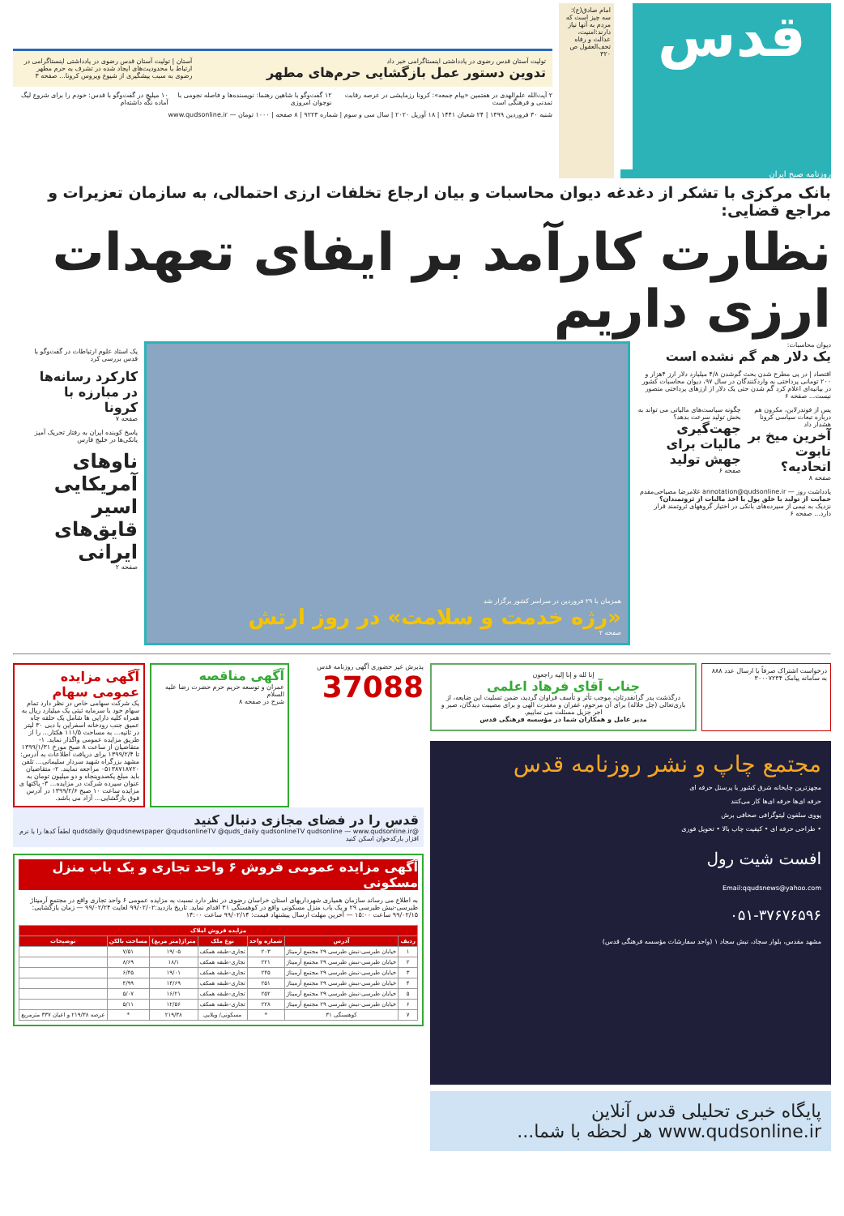قدس
روزنامه صبح ایران
امام صادق(ع): سه چیز است که مردم به آنها نیاز دارند:امنیت، عدالت و رفاه تحف‌العقول ص ۳۲۰
تولیت آستان قدس رضوی در یادداشتی اینستاگرامی خبر داد
تدوین دستور عمل بازگشایی حرم‌های مطهر
آستان | تولیت آستان قدس رضوی در یادداشتی اینستاگرامی در ارتباط با محدودیت‌های ایجاد شده در تشرف به حرم مطهر رضوی به سبب پیشگیری از شیوع ویروس کرونا... صفحه ۳
۲ آیت‌الله علم‌الهدی در هفتمین «پیام جمعه»: کرونا رزمایشی در عرصه رقابت تمدنی و فرهنگی است
۱۲ گفت‌وگو با شاهین رهنما: نویسنده‌ها و فاصله نجومی با نوجوان امروزی
۱۰ میلیچ در گفت‌وگو با قدس: خودم را برای شروع لیگ آماده نگه داشته‌ام
شنبه ۳۰ فروردین ۱۳۹۹ | ۲۴ شعبان ۱۴۴۱ | ۱۸ آوریل ۲۰۲۰ | سال سی و سوم | شماره ۹۲۲۳ | ۸ صفحه | ۱۰۰۰ تومان — www.qudsonline.ir
بانک مرکزی با تشکر از دغدغه دیوان محاسبات و بیان ارجاع تخلفات ارزی احتمالی، به سازمان تعزیرات و مراجع قضایی:
نظارت کارآمد بر ایفای تعهدات ارزی داریم
دیوان محاسبات:
یک دلار هم گم نشده است
اقتصاد | در پی مطرح شدن بحث گم‌شدن ۴/۸ میلیارد دلار ارز ۴هزار و ۲۰۰ تومانی پرداختی به واردکنندگان در سال ۹۷، دیوان محاسبات کشور در بیانیه‌ای اعلام کرد گم شدن حتی یک دلار از ارزهای پرداختی متصور نیست... صفحه ۶
پس از فوندرلاین، مکرون هم درباره تبعات سیاسی کرونا هشدار داد
آخرین میخ بر تابوت اتحادیه؟
صفحه ۸
چگونه سیاست‌های مالیاتی می تواند به بخش تولید سرعت بدهد؟
جهت‌گیری مالیات برای جهش تولید
صفحه ۶
یادداشت روز — annotation@qudsonline.ir غلامرضا مصباحی‌مقدم
حمایت از تولید با خلق پول یا اخذ مالیات از ثروتمندان؟
نزدیک به نیمی از سپرده‌های بانکی در اختیار گروههای ثروتمند قرار دارد... صفحه ۶
همزمان با ۲۹ فروردین در سراسر کشور برگزار شد
«رژه خدمت و سلامت» در روز ارتش
صفحه ۲
یک استاد علوم ارتباطات در گفت‌وگو با قدس بررسی کرد
کارکرد رسانه‌ها در مبارزه با کرونا
صفحه ۷
پاسخ کوبنده ایران به رفتار تحریک آمیز یانکی‌ها در خلیج فارس
ناوهای آمریکایی اسیر قایق‌های ایرانی
صفحه ۲
درخواست اشتراک صرفاً با ارسال عدد ۸۸۸ به سامانه پیامک ۳۰۰۰۷۲۳۴
إنا لله و إنا إلیه راجعون
جناب آقای فرهاد اعلمی
درگذشت پدر گرانقدرتان، موجب تأثر و تأسف فراوان گردید، ضمن تسلیت این ضایعه، از باری‌تعالی (جل جلاله) برای آن مرحوم، غفران و مغفرت الهی و برای مصیبت دیدگان، صبر و اجر جزیل مسئلت می نماییم.
مدیر عامل و همکاران شما در مؤسسه فرهنگی قدس
مجتمع چاپ و نشر روزنامه قدس
مجهزترین چاپخانه شرق کشور با پرسنل حرفه ای
حرفه ای‌ها حرفه ای‌ها کار می‌کنند
یووی سلفون لیتوگرافی صحافی برش
• طراحی حرفه ای • کیفیت چاپ بالا • تحویل فوری
افست شیت رول
Email:qqudsnews@yahoo.com
۰۵۱-۳۷۶۷۶۵۹۶
مشهد مقدس، بلوار سجاد، نبش سجاد ۱ (واحد سفارشات مؤسسه فرهنگی قدس)
پایگاه خبری تحلیلی قدس آنلاین www.qudsonline.ir هر لحظه با شما...
پذیرش غیر حضوری آگهی روزنامه قدس
37088
آگهی مناقصه
عمران و توسعه حریم حرم حضرت رضا علیه السلام
شرح در صفحه ۸
آگهی مزایده عمومی سهام
یک شرکت سهامی خاص در نظر دارد تمام سهام خود با سرمایه ثبتی یک میلیارد ریال به همراه کلیه دارایی ها شامل یک حلقه چاه عمیق جنب رودخانه اسفراین با دبی ۳۰ لیتر در ثانیه... به مساحت ۱۱۱/۵ هکتار... را از طریق مزایده عمومی واگذار نماید. ۱- متقاضیان از ساعت ۸ صبح مورخ ۱۳۹۹/۱/۳۱ تا ۱۳۹۹/۲/۴ برای دریافت اطلاعات به آدرس: مشهد بزرگراه شهید سردار سلیمانی... تلفن ۰۵۱۳۸۷۱۸۷۲۰ مراجعه نمایند. ۲- متقاضیان باید مبلغ یکصدوپنجاه و دو میلیون تومان به عنوان سپرده شرکت در مزایده... ۳- پاکتها ی مزایده ساعت ۱۰ صبح ۱۳۹۹/۲/۶ در آدرس فوق بازگشایی... آزاد می باشد.
قدس را در فضای مجازی دنبال کنید
@qudsdaily @qudsnewspaper @qudsonlineTV @quds_daily qudsonlineTV qudsonline — www.qudsonline.ir لطفاً کدها را با نرم افزار بارکدخوان اسکن کنید
آگهی مزایده عمومی فروش ۶ واحد تجاری و یک باب منزل مسکونی
به اطلاع می رساند سازمان همیاری شهرداریهای استان خراسان رضوی در نظر دارد نسبت به مزایده عمومی ۶ واحد تجاری واقع در مجتمع آرمیتاژ طبرسی-نبش طبرسی ۲۹ و یک باب منزل مسکونی واقع در کوهسنگی ۳۱ اقدام نماید. تاریخ بازدید:۹۹/۰۲/۰۲ لغایت ۹۹/۰۲/۲۴ — زمان بازگشایی: ۹۹/۰۲/۱۵ ساعت ۱۵:۰۰ — آخرین مهلت ارسال پیشنهاد قیمت: ۹۹/۰۲/۱۴ ساعت ۱۴:۰۰
| مزایده فروش املاک | | | | | | |
| --- | --- | --- | --- | --- | --- | --- |
| ردیف | آدرس | شماره واحد | نوع ملک | متراژ(متر مربع) | مساحت بالکن | توضیحات |
| ۱ | خیابان طبرسی-نبش طبرسی ۲۹ مجتمع آرمیتاژ | ۲۰۳ | تجاری-طبقه همکف | ۱۹/۰۵ | ۷/۵۱ | |
| ۲ | خیابان طبرسی-نبش طبرسی ۲۹ مجتمع آرمیتاژ | ۲۲۱ | تجاری-طبقه همکف | ۱۸/۱ | ۸/۶۹ | |
| ۳ | خیابان طبرسی-نبش طبرسی ۲۹ مجتمع آرمیتاژ | ۲۴۵ | تجاری-طبقه همکف | ۱۹/۰۱ | ۶/۴۵ | |
| ۴ | خیابان طبرسی-نبش طبرسی ۲۹ مجتمع آرمیتاژ | ۲۵۱ | تجاری-طبقه همکف | ۱۴/۶۹ | ۴/۹۹ | |
| ۵ | خیابان طبرسی-نبش طبرسی ۲۹ مجتمع آرمیتاژ | ۲۵۲ | تجاری-طبقه همکف | ۱۶/۲۱ | ۵/۰۷ | |
| ۶ | خیابان طبرسی-نبش طبرسی ۲۹ مجتمع آرمیتاژ | ۲۲۸ | تجاری-طبقه همکف | ۱۲/۵۶ | ۵/۱۱ | |
| ۷ | کوهسنگی ۳۱ | * | مسکونی/ ویلایی | ۲۱۹/۳۸ | * | عرصه ۲۱۹/۳۸ و اعیان ۳۳۷ مترمربع |